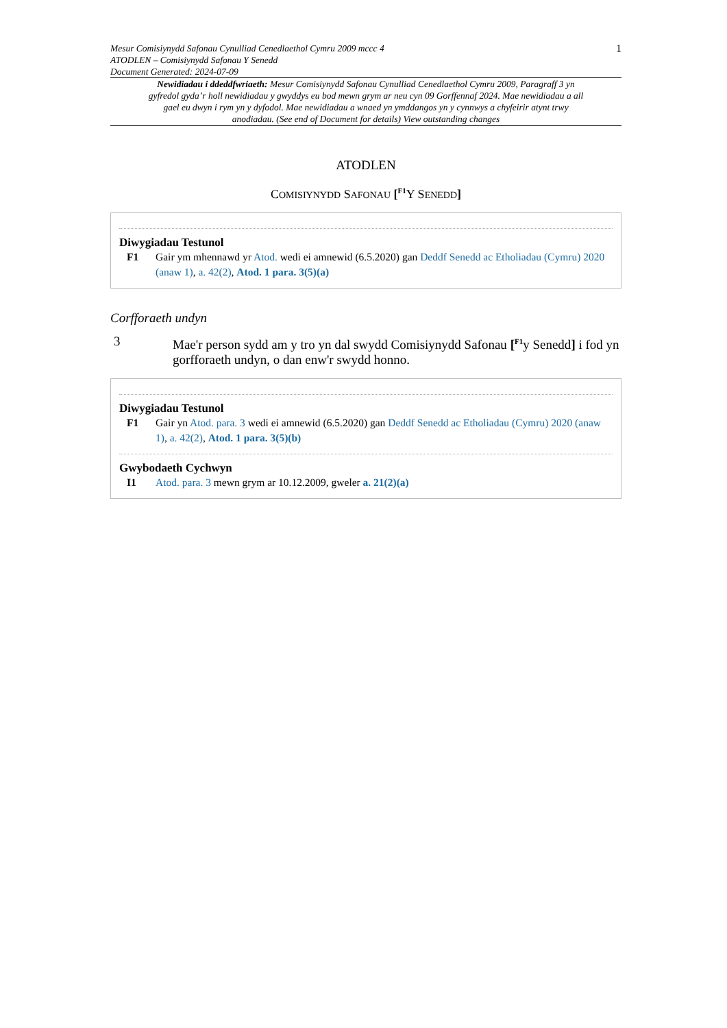Mesur Comisiynydd Safonau Cynulliad Cenedlaethol Cymru 2009 mccc 4
ATODLEN – Comisiynydd Safonau Y Senedd
Document Generated: 2024-07-09
1
Newidiadau i ddeddfwriaeth: Mesur Comisiynydd Safonau Cynulliad Cenedlaethol Cymru 2009, Paragraff 3 yn gyfredol gyda’r holl newidiadau y gwyddys eu bod mewn grym ar neu cyn 09 Gorffennaf 2024. Mae newidiadau a all gael eu dwyn i rym yn y dyfodol. Mae newidiadau a wnaed yn ymddangos yn y cynnwys a chyfeirir atynt trwy anodiadau. (See end of Document for details) View outstanding changes
ATODLEN
COMISIYNYDD SAFONAU [<sup>F1</sup>Y SENEDD]
Diwygiadau Testunol
F1 Gair ym mhennawd yr Atod. wedi ei amnewid (6.5.2020) gan Deddf Senedd ac Etholiadau (Cymru) 2020 (anaw 1), a. 42(2), Atod. 1 para. 3(5)(a)
Corfforaeth undyn
3 Mae'r person sydd am y tro yn dal swydd Comisiynydd Safonau [<sup>F1</sup>y Senedd] i fod yn gorfforaeth undyn, o dan enw'r swydd honno.
Diwygiadau Testunol
F1 Gair yn Atod. para. 3 wedi ei amnewid (6.5.2020) gan Deddf Senedd ac Etholiadau (Cymru) 2020 (anaw 1), a. 42(2), Atod. 1 para. 3(5)(b)
Gwybodaeth Cychwyn
I1 Atod. para. 3 mewn grym ar 10.12.2009, gweler a. 21(2)(a)